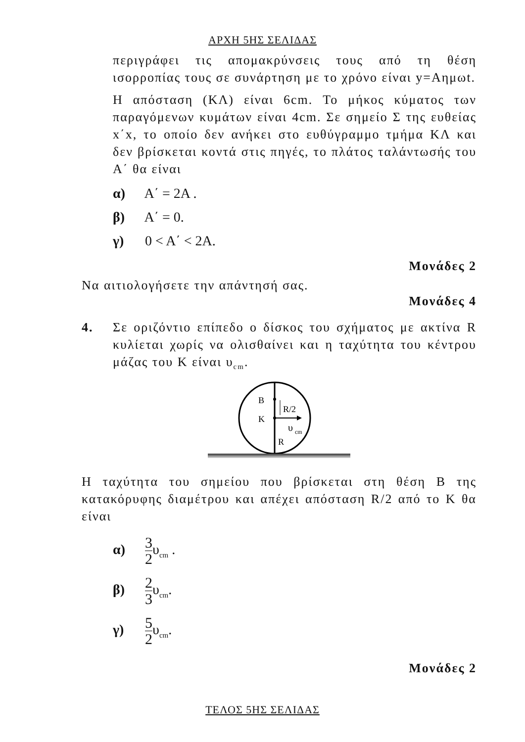ΑΡΧΗ 5ΗΣ ΣΕΛΙΔΑΣ
περιγράφει τις απομακρύνσεις τους από τη θέση ισορροπίας τους σε συνάρτηση με το χρόνο είναι y=Αημωt.
Η απόσταση (ΚΛ) είναι 6cm. Το μήκος κύματος των παραγόμενων κυμάτων είναι 4cm. Σε σημείο Σ της ευθείας x΄x, το οποίο δεν ανήκει στο ευθύγραμμο τμήμα ΚΛ και δεν βρίσκεται κοντά στις πηγές, το πλάτος ταλάντωσής του Α΄ θα είναι
α) Α΄ = 2Α .
β) Α΄ = 0.
γ) 0 < Α΄ < 2Α.
Μονάδες 2
Να αιτιολογήσετε την απάντησή σας.
Μονάδες 4
4. Σε οριζόντιο επίπεδο ο δίσκος του σχήματος με ακτίνα R κυλίεται χωρίς να ολισθαίνει και η ταχύτητα του κέντρου μάζας του Κ είναι υ<sub>cm</sub>.
Β
Κ
R/2
υ
cm
R
Η ταχύτητα του σημείου που βρίσκεται στη θέση Β της κατακόρυφης διαμέτρου και απέχει απόσταση R/2 από το Κ θα είναι
α) 3 2υ<sub>cm</sub> .
β) 2 3υ<sub>cm</sub>.
γ) 5 2υ<sub>cm</sub>.
Μονάδες 2
ΤΕΛΟΣ 5ΗΣ ΣΕΛΙΔΑΣ